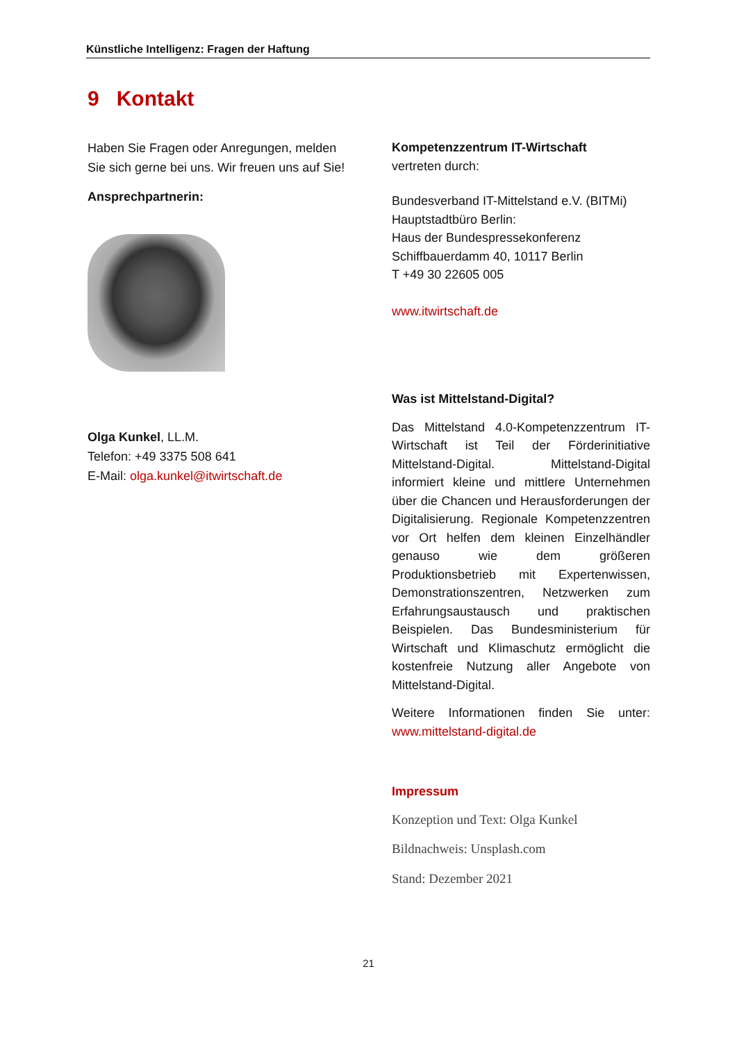Künstliche Intelligenz: Fragen der Haftung
9 Kontakt
Haben Sie Fragen oder Anregungen, melden Sie sich gerne bei uns. Wir freuen uns auf Sie!
Ansprechpartnerin:
Olga Kunkel, LL.M.
Telefon: +49 3375 508 641
E-Mail: olga.kunkel@itwirtschaft.de
Kompetenzzentrum IT-Wirtschaft
vertreten durch:
Bundesverband IT-Mittelstand e.V. (BITMi)
Hauptstadtbüro Berlin:
Haus der Bundespressekonferenz
Schiffbauerdamm 40, 10117 Berlin
T +49 30 22605 005
www.itwirtschaft.de
Was ist Mittelstand-Digital?
Das Mittelstand 4.0-Kompetenzzentrum IT-Wirtschaft ist Teil der Förderinitiative Mittelstand-Digital. Mittelstand-Digital informiert kleine und mittlere Unternehmen über die Chancen und Herausforderungen der Digitalisierung. Regionale Kompetenzzentren vor Ort helfen dem kleinen Einzelhändler genauso wie dem größeren Produktionsbetrieb mit Expertenwissen, Demonstrationszentren, Netzwerken zum Erfahrungsaustausch und praktischen Beispielen. Das Bundesministerium für Wirtschaft und Klimaschutz ermöglicht die kostenfreie Nutzung aller Angebote von Mittelstand-Digital.
Weitere Informationen finden Sie unter: www.mittelstand-digital.de
Impressum
Konzeption und Text: Olga Kunkel
Bildnachweis: Unsplash.com
Stand: Dezember 2021
21